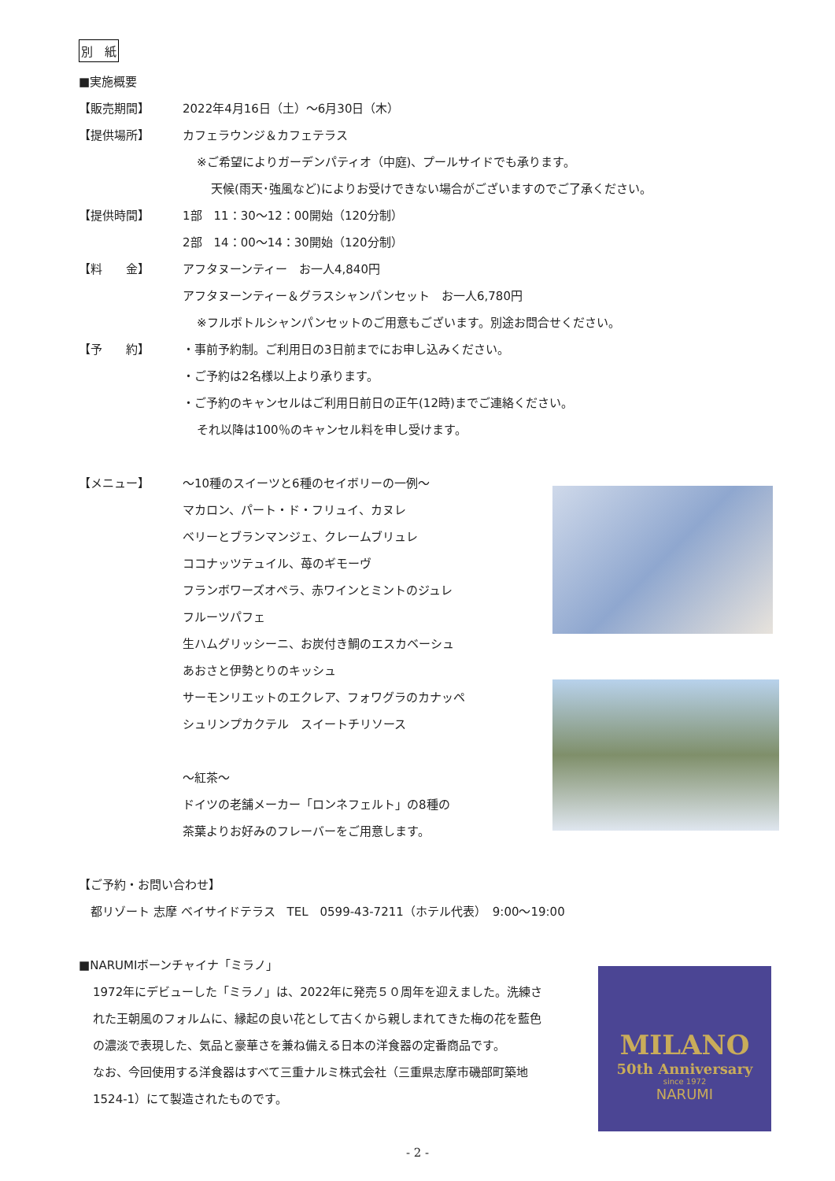別　紙
■実施概要
【販売期間】 2022年4月16日（土）～6月30日（木）
【提供場所】 カフェラウンジ＆カフェテラス
※ご希望によりガーデンパティオ（中庭)、プールサイドでも承ります。
天候(雨天･強風など)によりお受けできない場合がございますのでご了承ください。
【提供時間】 1部　11：30～12：00開始（120分制）
2部　14：00～14：30開始（120分制）
【料　　金】 アフタヌーンティー　お一人4,840円
アフタヌーンティー＆グラスシャンパンセット　お一人6,780円
※フルボトルシャンパンセットのご用意もございます。別途お問合せください。
【予　　約】 ・事前予約制。ご利用日の3日前までにお申し込みください。
・ご予約は2名様以上より承ります。
・ご予約のキャンセルはご利用日前日の正午(12時)までご連絡ください。
それ以降は100％のキャンセル料を申し受けます。
【メニュー】 ～10種のスイーツと6種のセイボリーの一例～
マカロン、パート・ド・フリュイ、カヌレ
ベリーとブランマンジェ、クレームブリュレ
ココナッツテュイル、苺のギモーヴ
フランボワーズオペラ、赤ワインとミントのジュレ
フルーツパフェ
生ハムグリッシーニ、お炭付き鯛のエスカベーシュ
あおさと伊勢とりのキッシュ
サーモンリエットのエクレア、フォワグラのカナッペ
シュリンプカクテル　スイートチリソース
～紅茶～
ドイツの老舗メーカー「ロンネフェルト」の8種の
茶葉よりお好みのフレーバーをご用意します。
【ご予約・お問い合わせ】
　都リゾート 志摩 ベイサイドテラス　TEL　0599-43-7211（ホテル代表）　9:00～19:00
■NARUMIボーンチャイナ「ミラノ」
1972年にデビューした「ミラノ」は、2022年に発売５０周年を迎えました。洗練された王朝風のフォルムに、縁起の良い花として古くから親しまれてきた梅の花を藍色の濃淡で表現した、気品と豪華さを兼ね備える日本の洋食器の定番商品です。
なお、今回使用する洋食器はすべて三重ナルミ株式会社（三重県志摩市磯部町築地1524-1）にて製造されたものです。
MILANO
50th Anniversary
since 1972
NARUMI
- 2 -